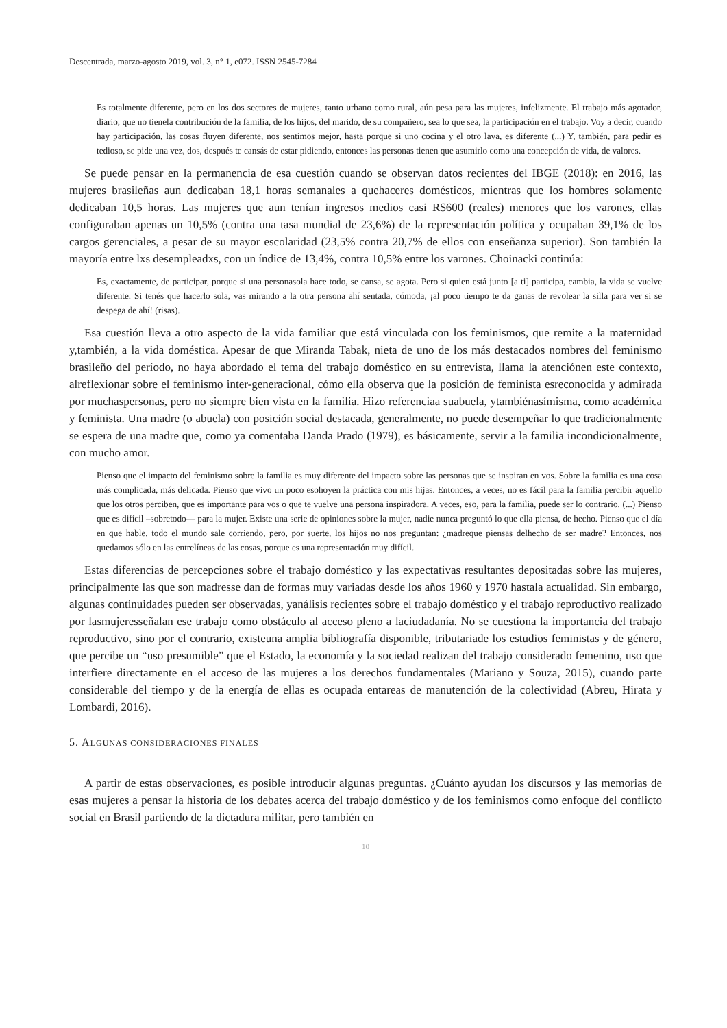Descentrada, marzo-agosto 2019, vol. 3, n° 1, e072. ISSN 2545-7284
Es totalmente diferente, pero en los dos sectores de mujeres, tanto urbano como rural, aún pesa para las mujeres, infelizmente. El trabajo más agotador, diario, que no tienela contribución de la familia, de los hijos, del marido, de su compañero, sea lo que sea, la participación en el trabajo. Voy a decir, cuando hay participación, las cosas fluyen diferente, nos sentimos mejor, hasta porque si uno cocina y el otro lava, es diferente (...) Y, también, para pedir es tedioso, se pide una vez, dos, después te cansás de estar pidiendo, entonces las personas tienen que asumirlo como una concepción de vida, de valores.
Se puede pensar en la permanencia de esa cuestión cuando se observan datos recientes del IBGE (2018): en 2016, las mujeres brasileñas aun dedicaban 18,1 horas semanales a quehaceres domésticos, mientras que los hombres solamente dedicaban 10,5 horas. Las mujeres que aun tenían ingresos medios casi R$600 (reales) menores que los varones, ellas configuraban apenas un 10,5% (contra una tasa mundial de 23,6%) de la representación política y ocupaban 39,1% de los cargos gerenciales, a pesar de su mayor escolaridad (23,5% contra 20,7% de ellos con enseñanza superior). Son también la mayoría entre lxs desempleadxs, con un índice de 13,4%, contra 10,5% entre los varones. Choinacki continúa:
Es, exactamente, de participar, porque si una personasola hace todo, se cansa, se agota. Pero si quien está junto [a ti] participa, cambia, la vida se vuelve diferente. Si tenés que hacerlo sola, vas mirando a la otra persona ahí sentada, cómoda, ¡al poco tiempo te da ganas de revolear la silla para ver si se despega de ahí! (risas).
Esa cuestión lleva a otro aspecto de la vida familiar que está vinculada con los feminismos, que remite a la maternidad y,también, a la vida doméstica. Apesar de que Miranda Tabak, nieta de uno de los más destacados nombres del feminismo brasileño del período, no haya abordado el tema del trabajo doméstico en su entrevista, llama la atenciónen este contexto, alreflexionar sobre el feminismo inter-generacional, cómo ella observa que la posición de feminista esreconocida y admirada por muchaspersonas, pero no siempre bien vista en la familia. Hizo referenciaa suabuela, ytambiénasímisma, como académica y feminista. Una madre (o abuela) con posición social destacada, generalmente, no puede desempeñar lo que tradicionalmente se espera de una madre que, como ya comentaba Danda Prado (1979), es básicamente, servir a la familia incondicionalmente, con mucho amor.
Pienso que el impacto del feminismo sobre la familia es muy diferente del impacto sobre las personas que se inspiran en vos. Sobre la familia es una cosa más complicada, más delicada. Pienso que vivo un poco esohoyen la práctica con mis hijas. Entonces, a veces, no es fácil para la familia percibir aquello que los otros perciben, que es importante para vos o que te vuelve una persona inspiradora. A veces, eso, para la familia, puede ser lo contrario. (...) Pienso que es difícil –sobretodo— para la mujer. Existe una serie de opiniones sobre la mujer, nadie nunca preguntó lo que ella piensa, de hecho. Pienso que el día en que hable, todo el mundo sale corriendo, pero, por suerte, los hijos no nos preguntan: ¿madreque piensas delhecho de ser madre? Entonces, nos quedamos sólo en las entrelíneas de las cosas, porque es una representación muy difícil.
Estas diferencias de percepciones sobre el trabajo doméstico y las expectativas resultantes depositadas sobre las mujeres, principalmente las que son madresse dan de formas muy variadas desde los años 1960 y 1970 hastala actualidad. Sin embargo, algunas continuidades pueden ser observadas, yanálisis recientes sobre el trabajo doméstico y el trabajo reproductivo realizado por lasmujeresseñalan ese trabajo como obstáculo al acceso pleno a laciudadanía. No se cuestiona la importancia del trabajo reproductivo, sino por el contrario, existeuna amplia bibliografía disponible, tributariade los estudios feministas y de género, que percibe un “uso presumible” que el Estado, la economía y la sociedad realizan del trabajo considerado femenino, uso que interfiere directamente en el acceso de las mujeres a los derechos fundamentales (Mariano y Souza, 2015), cuando parte considerable del tiempo y de la energía de ellas es ocupada entareas de manutención de la colectividad (Abreu, Hirata y Lombardi, 2016).
5. ALGUNAS CONSIDERACIONES FINALES
A partir de estas observaciones, es posible introducir algunas preguntas. ¿Cuánto ayudan los discursos y las memorias de esas mujeres a pensar la historia de los debates acerca del trabajo doméstico y de los feminismos como enfoque del conflicto social en Brasil partiendo de la dictadura militar, pero también en
10